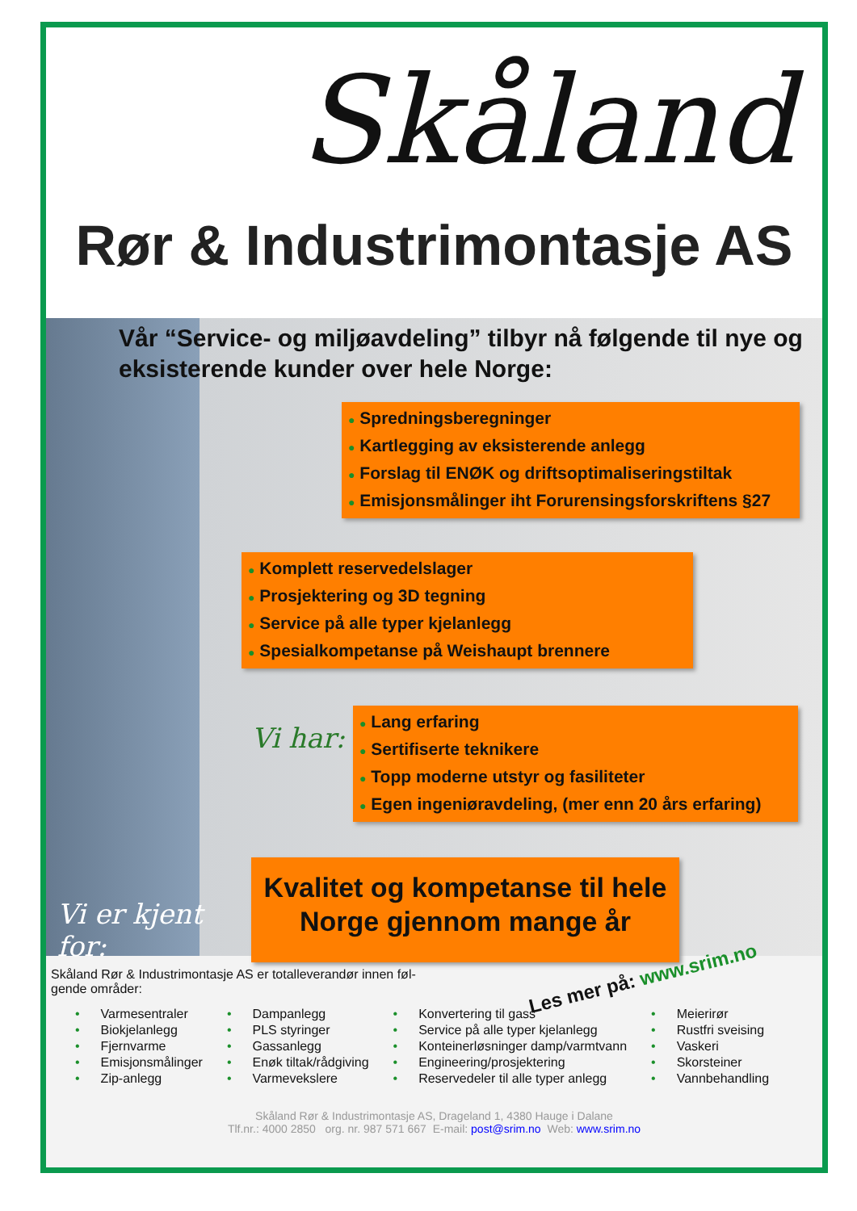Skåland
Rør & Industrimontasje AS
Vår “Service- og miljøavdeling” tilbyr nå følgende til nye og eksisterende kunder over hele Norge:
● Spredningsberegninger
● Kartlegging av eksisterende anlegg
● Forslag til ENØK og driftsoptimaliseringstiltak
● Emisjonsmålinger iht Forurensingsforskriftens §27
● Komplett reservedelslager
● Prosjektering og 3D tegning
● Service på alle typer kjelanlegg
● Spesialkompetanse på Weishaupt brennere
Vi har:
● Lang erfaring
● Sertifiserte teknikere
● Topp moderne utstyr og fasiliteter
● Egen ingeniøravdeling, (mer enn 20 års erfaring)
Vi er kjent for:
Kvalitet og kompetanse til hele Norge gjennom mange år
Skåland Rør & Industrimontasje AS er totalleverandør innen føl-gende områder:
Les mer på: www.srim.no
• Varmesentraler
• Biokjelanlegg
• Fjernvarme
• Emisjonsmålinger
• Zip-anlegg
• Dampanlegg
• PLS styringer
• Gassanlegg
• Enøk tiltak/rådgiving
• Varmevekslere
• Konvertering til gass
• Service på alle typer kjelanlegg
• Konteinerløsninger damp/varmtvann
• Engineering/prosjektering
• Reservedeler til alle typer anlegg
• Meierirør
• Rustfri sveising
• Vaskeri
• Skorsteiner
• Vannbehandling
Skåland Rør & Industrimontasje AS, Drageland 1, 4380 Hauge i Dalane
Tlf.nr.: 4000 2850 org. nr. 987 571 667 E-mail: post@srim.no Web: www.srim.no